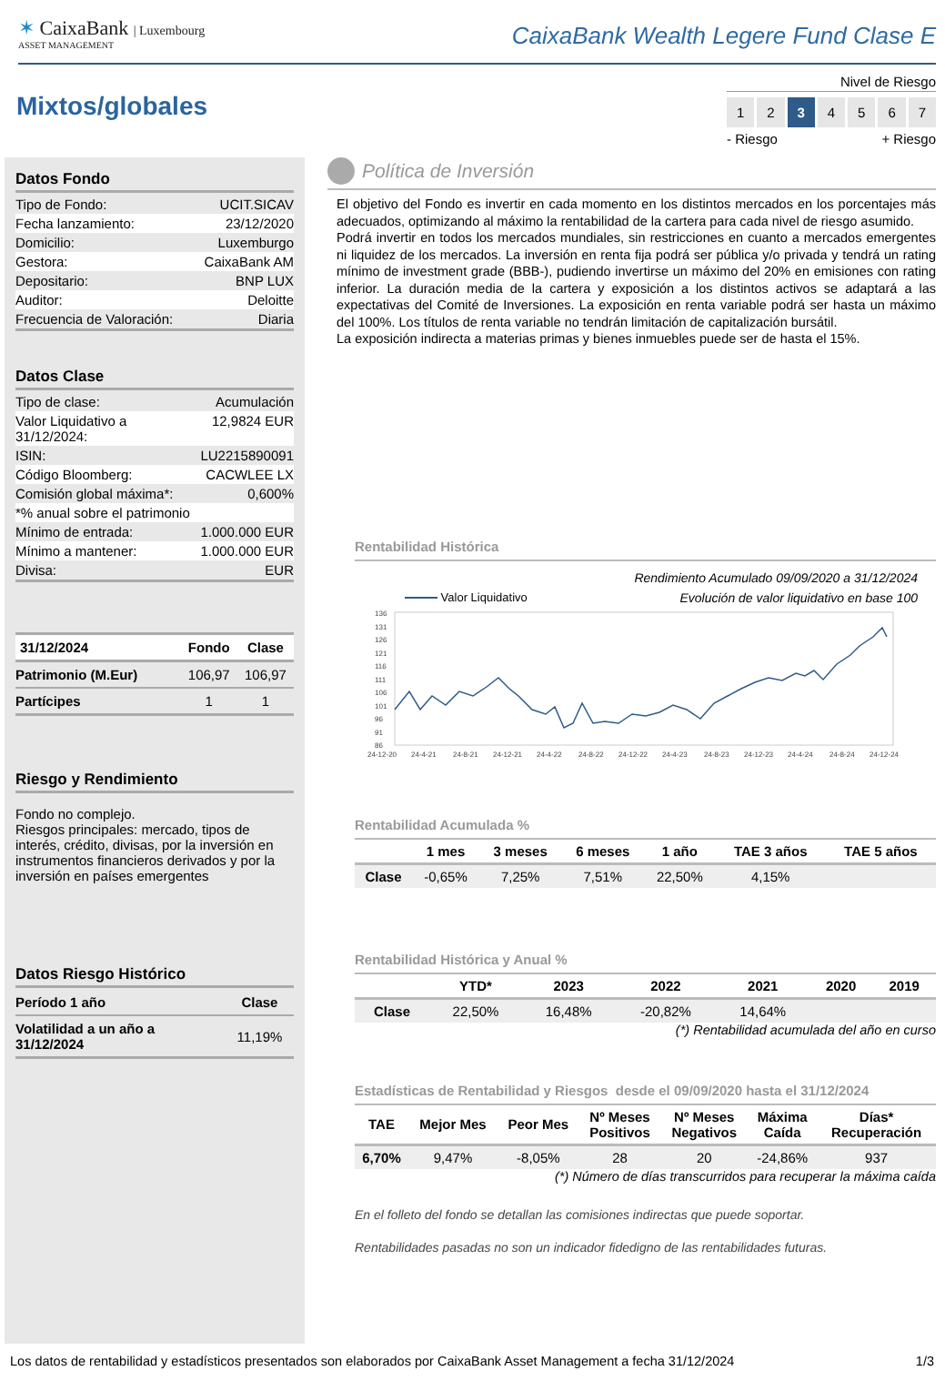✶ CaixaBank | Luxembourg
ASSET MANAGEMENT
CaixaBank Wealth Legere Fund Clase E
Mixtos/globales
Nivel de Riesgo
1 2 3 4567
- Riesgo + Riesgo
Datos Fondo
Tipo de Fondo: UCIT.SICAV
Fecha lanzamiento: 23/12/2020
Domicilio: Luxemburgo
Gestora: CaixaBank AM
Depositario: BNP LUX
Auditor: Deloitte
Frecuencia de Valoración: Diaria
Datos Clase
Tipo de clase: Acumulación
Valor Liquidativo a
31/12/2024: 12,9824 EUR
ISIN: LU2215890091
Código Bloomberg: CACWLEE LX
Comisión global máxima*: 0,600%
*% anual sobre el patrimonio
Mínimo de entrada: 1.000.000 EUR
Mínimo a mantener: 1.000.000 EUR
Divisa: EUR
| 31/12/2024 | Fondo | Clase |
| --- | --- | --- |
| Patrimonio (M.Eur) | 106,97 | 106,97 |
| Partícipes | 1 | 1 |
Riesgo y Rendimiento
Fondo no complejo.
Riesgos principales: mercado, tipos de interés, crédito, divisas, por la inversión en instrumentos financieros derivados y por la inversión en países emergentes
Datos Riesgo Histórico
| Período 1 año | Clase |
| --- | --- |
| Volatilidad a un año a 31/12/2024 | 11,19% |
Política de Inversión
El objetivo del Fondo es invertir en cada momento en los distintos mercados en los porcentajes más adecuados, optimizando al máximo la rentabilidad de la cartera para cada nivel de riesgo asumido.
Podrá invertir en todos los mercados mundiales, sin restricciones en cuanto a mercados emergentes ni liquidez de los mercados. La inversión en renta fija podrá ser pública y/o privada y tendrá un rating mínimo de investment grade (BBB-), pudiendo invertirse un máximo del 20% en emisiones con rating inferior. La duración media de la cartera y exposición a los distintos activos se adaptará a las expectativas del Comité de Inversiones. La exposición en renta variable podrá ser hasta un máximo del 100%. Los títulos de renta variable no tendrán limitación de capitalización bursátil.
La exposición indirecta a materias primas y bienes inmuebles puede ser de hasta el 15%.
Rentabilidad Histórica
Rendimiento Acumulado 09/09/2020 a 31/12/2024
Valor Liquidativo Evolución de valor liquidativo en base 100
136
131
126
121
116
111
106
101
96
91
86
24-12-20
24-4-21
24-8-21
24-12-21
24-4-22
24-8-22
24-12-22
24-4-23
24-8-23
24-12-23
24-4-24
24-8-24
24-12-24
Rentabilidad Acumulada %
| | 1 mes | 3 meses | 6 meses | 1 año | TAE 3 años | TAE 5 años |
| --- | --- | --- | --- | --- | --- | --- |
| Clase | -0,65% | 7,25% | 7,51% | 22,50% | 4,15% | |
Rentabilidad Histórica y Anual %
| | YTD* | 2023 | 2022 | 2021 | 2020 | 2019 |
| --- | --- | --- | --- | --- | --- | --- |
| Clase | 22,50% | 16,48% | -20,82% | 14,64% | | |
(*) Rentabilidad acumulada del año en curso
Estadísticas de Rentabilidad y Riesgos desde el 09/09/2020 hasta el 31/12/2024
| TAE | Mejor Mes | Peor Mes | Nº Meses Positivos | Nº Meses Negativos | Máxima Caída | Días* Recuperación |
| --- | --- | --- | --- | --- | --- | --- |
| 6,70% | 9,47% | -8,05% | 28 | 20 | -24,86% | 937 |
(*) Número de días transcurridos para recuperar la máxima caída
En el folleto del fondo se detallan las comisiones indirectas que puede soportar.
Rentabilidades pasadas no son un indicador fidedigno de las rentabilidades futuras.
Los datos de rentabilidad y estadísticos presentados son elaborados por CaixaBank Asset Management a fecha 31/12/2024 1/3